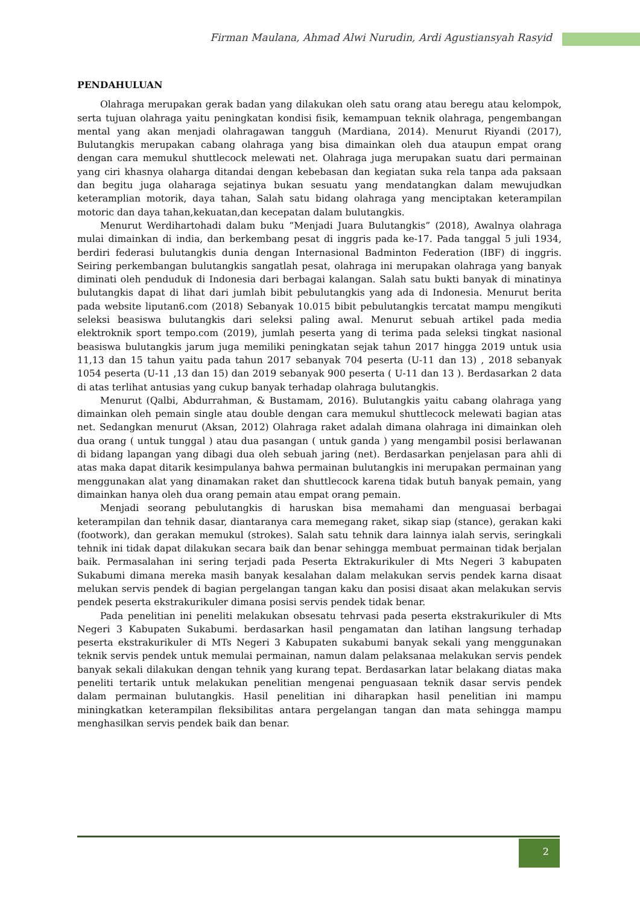Firman Maulana, Ahmad Alwi Nurudin, Ardi Agustiansyah Rasyid
PENDAHULUAN
Olahraga merupakan gerak badan yang dilakukan oleh satu orang atau beregu atau kelompok, serta tujuan olahraga yaitu peningkatan kondisi fisik, kemampuan teknik olahraga, pengembangan mental yang akan menjadi olahragawan tangguh (Mardiana, 2014). Menurut Riyandi (2017), Bulutangkis merupakan cabang olahraga yang bisa dimainkan oleh dua ataupun empat orang dengan cara memukul shuttlecock melewati net. Olahraga juga merupakan suatu dari permainan yang ciri khasnya olaharga ditandai dengan kebebasan dan kegiatan suka rela tanpa ada paksaan dan begitu juga olaharaga sejatinya bukan sesuatu yang mendatangkan dalam mewujudkan keteramplian motorik, daya tahan, Salah satu bidang olahraga yang menciptakan keterampilan motoric dan daya tahan,kekuatan,dan kecepatan dalam bulutangkis.
Menurut Werdihartohadi dalam buku “Menjadi Juara Bulutangkis” (2018), Awalnya olahraga mulai dimainkan di india, dan berkembang pesat di inggris pada ke-17. Pada tanggal 5 juli 1934, berdiri federasi bulutangkis dunia dengan Internasional Badminton Federation (IBF) di inggris. Seiring perkembangan bulutangkis sangatlah pesat, olahraga ini merupakan olahraga yang banyak diminati oleh penduduk di Indonesia dari berbagai kalangan. Salah satu bukti banyak di minatinya bulutangkis dapat di lihat dari jumlah bibit pebulutangkis yang ada di Indonesia. Menurut berita pada website liputan6.com (2018) Sebanyak 10.015 bibit pebulutangkis tercatat mampu mengikuti seleksi beasiswa bulutangkis dari seleksi paling awal. Menurut sebuah artikel pada media elektroknik sport tempo.com (2019), jumlah peserta yang di terima pada seleksi tingkat nasional beasiswa bulutangkis jarum juga memiliki peningkatan sejak tahun 2017 hingga 2019 untuk usia 11,13 dan 15 tahun yaitu pada tahun 2017 sebanyak 704 peserta (U-11 dan 13) , 2018 sebanyak 1054 peserta (U-11 ,13 dan 15) dan 2019 sebanyak 900 peserta ( U-11 dan 13 ). Berdasarkan 2 data di atas terlihat antusias yang cukup banyak terhadap olahraga bulutangkis.
Menurut (Qalbi, Abdurrahman, & Bustamam, 2016). Bulutangkis yaitu cabang olahraga yang dimainkan oleh pemain single atau double dengan cara memukul shuttlecock melewati bagian atas net. Sedangkan menurut (Aksan, 2012) Olahraga raket adalah dimana olahraga ini dimainkan oleh dua orang ( untuk tunggal ) atau dua pasangan ( untuk ganda ) yang mengambil posisi berlawanan di bidang lapangan yang dibagi dua oleh sebuah jaring (net). Berdasarkan penjelasan para ahli di atas maka dapat ditarik kesimpulanya bahwa permainan bulutangkis ini merupakan permainan yang menggunakan alat yang dinamakan raket dan shuttlecock karena tidak butuh banyak pemain, yang dimainkan hanya oleh dua orang pemain atau empat orang pemain.
Menjadi seorang pebulutangkis di haruskan bisa memahami dan menguasai berbagai keterampilan dan tehnik dasar, diantaranya cara memegang raket, sikap siap (stance), gerakan kaki (footwork), dan gerakan memukul (strokes). Salah satu tehnik dara lainnya ialah servis, seringkali tehnik ini tidak dapat dilakukan secara baik dan benar sehingga membuat permainan tidak berjalan baik. Permasalahan ini sering terjadi pada Peserta Ektrakurikuler di Mts Negeri 3 kabupaten Sukabumi dimana mereka masih banyak kesalahan dalam melakukan servis pendek karna disaat melukan servis pendek di bagian pergelangan tangan kaku dan posisi disaat akan melakukan servis pendek peserta ekstrakurikuler dimana posisi servis pendek tidak benar.
Pada penelitian ini peneliti melakukan obsesatu tehrvasi pada peserta ekstrakurikuler di Mts Negeri 3 Kabupaten Sukabumi. berdasarkan hasil pengamatan dan latihan langsung terhadap peserta ekstrakurikuler di MTs Negeri 3 Kabupaten sukabumi banyak sekali yang menggunakan teknik servis pendek untuk memulai permainan, namun dalam pelaksanaa melakukan servis pendek banyak sekali dilakukan dengan tehnik yang kurang tepat. Berdasarkan latar belakang diatas maka peneliti tertarik untuk melakukan penelitian mengenai penguasaan teknik dasar servis pendek dalam permainan bulutangkis. Hasil penelitian ini diharapkan hasil penelitian ini mampu miningkatkan keterampilan fleksibilitas antara pergelangan tangan dan mata sehingga mampu menghasilkan servis pendek baik dan benar.
2